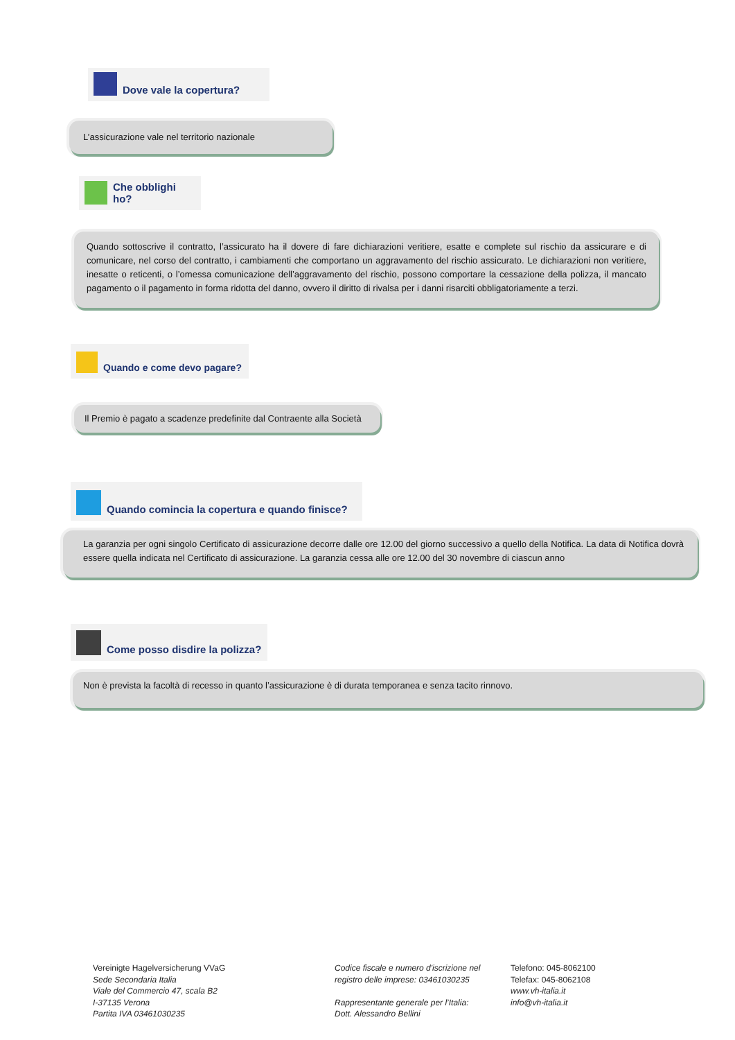Dove vale la copertura?
L’assicurazione vale nel territorio nazionale
Che obblighi ho?
Quando sottoscrive il contratto, l’assicurato ha il dovere di fare dichiarazioni veritiere, esatte e complete sul rischio da assicurare e di comunicare, nel corso del contratto, i cambiamenti che comportano un aggravamento del rischio assicurato. Le dichiarazioni non veritiere, inesatte o reticenti, o l’omessa comunicazione dell’aggravamento del rischio, possono comportare la cessazione della polizza, il mancato pagamento o il pagamento in forma ridotta del danno, ovvero il diritto di rivalsa per i danni risarciti obbligatoriamente a terzi.
Quando e come devo pagare?
Il Premio è pagato a scadenze predefinite dal Contraente alla Società
Quando comincia la copertura e quando finisce?
La garanzia per ogni singolo Certificato di assicurazione decorre dalle ore 12.00 del giorno successivo a quello della Notifica. La data di Notifica dovrà essere quella indicata nel Certificato di assicurazione. La garanzia cessa alle ore 12.00 del 30 novembre di ciascun anno
Come posso disdire la polizza?
Non è prevista la facoltà di recesso in quanto l’assicurazione è di durata temporanea e senza tacito rinnovo.
Vereinigte Hagelversicherung VVaG
Sede Secondaria Italia
Viale del Commercio 47, scala B2
I-37135 Verona
Partita IVA 03461030235
Codice fiscale e numero d'iscrizione nel
registro delle imprese: 03461030235
Rappresentante generale per l’Italia:
Dott. Alessandro Bellini
Telefono: 045-8062100
Telefax: 045-8062108
www.vh-italia.it
info@vh-italia.it